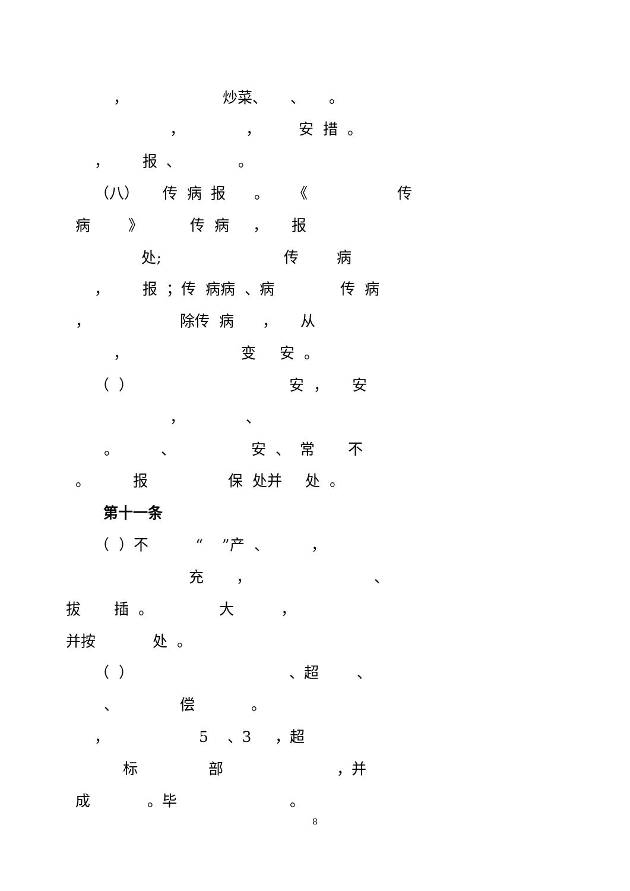， 炒菜、 、 。
， ， 安 措 。
， 报 、 。
（八） 传 病 报 。 《 传
病 》 传 病 ， 报
处; 传 病
， 报 ；传 病病 、病 传 病
， 除传 病 ， 从
， 变 安 。
（ ） 安 ， 安
， 、
。 、 安 、 常 不
。 报 保 处并 处 。
第十一条
（ ）不 “ ”产 、 ，
充 ， 、
拔 插 。 大 ，
并按 处 。
（ ） 、超 、
、 偿 。
， 5 、3 ，超
标 部 ，并
成 。毕 。
8